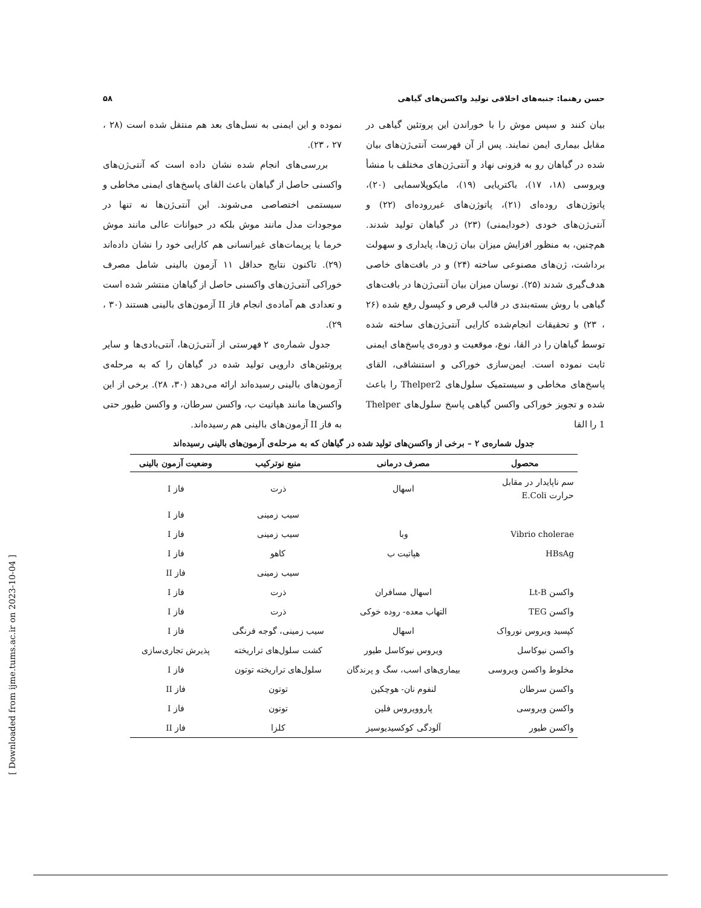حسن رهنما: جنبه‌های اخلاقی تولید واکسن‌های گیاهی ۵۸
بیان کنند و سپس موش را با خوراندن این پروتئین گیاهی در مقابل بیماری ایمن نمایند. پس از آن فهرست آنتی‌ژن‌های بیان شده در گیاهان رو به فزونی نهاد و آنتی‌ژن‌های مختلف با منشأ ویروسی (۱۸، ۱۷)، باکتریایی (۱۹)، مایکوپلاسمایی (۲۰)، پاتوژن‌های روده‌ای (۲۱)، پاتوژن‌های غیررود‌ه‌ای (۲۲) و آنتی‌ژن‌های خودی (خودایمنی) (۲۳) در گیاهان تولید شدند. هم‌چنین، به منظور افزایش میزان بیان ژن‌ها، پایداری و سهولت برداشت، ژن‌های مصنوعی ساخته (۲۴) و در بافت‌های خاصی هدف‌گیری شدند (۲۵). نوسان میزان بیان آنتی‌ژن‌ها در بافت‌های گیاهی با روش بسته‌بندی در قالب قرص و کپسول رفع شده (۲۶ ، ۲۳) و تحقیقات انجام‌شده کارایی آنتی‌ژن‌های ساخته شده توسط گیاهان را در القا، نوع، موقعیت و دوره‌ی پاسخ‌های ایمنی ثابت نموده است. ایمن‌سازی خوراکی و استنشاقی، القای پاسخ‌های مخاطی و سیستمیک سلول‌های Thelper2 را باعث شده و تجویز خوراکی واکسن گیاهی پاسخ سلول‌های Thelper 1 را القا
نموده و این ایمنی به نسل‌های بعد هم منتقل شده است (۲۸ ، ۲۷ ، ۲۳).
بررسی‌های انجام شده نشان داده است که آنتی‌ژن‌های واکسنی حاصل از گیاهان باعث القای پاسخ‌های ایمنی مخاطی و سیستمی اختصاصی می‌شوند. این آنتی‌ژن‌ها نه تنها در موجودات مدل مانند موش بلکه در حیوانات عالی مانند موش خرما یا پریمات‌های غیرانسانی هم کارایی خود را نشان داده‌اند (۲۹). تاکنون نتایج حداقل ۱۱ آزمون بالینی شامل مصرف خوراکی آنتی‌ژن‌های واکسنی حاصل از گیاهان منتشر شده است و تعدادی هم آماده‌ی انجام فاز II آزمون‌های بالینی هستند (۳۰ ، ۲۹).
جدول شماره‌ی ۲ فهرستی از آنتی‌ژن‌ها، آنتی‌بادی‌ها و سایر پروتئین‌های دارویی تولید شده در گیاهان را که به مرحله‌ی آزمون‌های بالینی رسیده‌اند ارائه می‌دهد (۳۰، ۲۸). برخی از این واکسن‌ها مانند هپاتیت ب، واکسن سرطان، و واکسن طیور حتی به فاز II آزمون‌های بالینی هم رسیده‌اند.
جدول شماره‌ی ۲ – برخی از واکسن‌های تولید شده در گیاهان که به مرحله‌ی آزمون‌های بالینی رسیده‌اند
| محصول | مصرف درمانی | منبع نوترکیب | وضعیت آزمون بالینی |
| --- | --- | --- | --- |
| سم ناپایدار در مقابل حرارت E.Coli | اسهال | ذرت | فاز I |
| | | سیب زمینی | فاز I |
| Vibrio cholerae | وبا | سیب زمینی | فاز I |
| HBsAg | هپاتیت ب | کاهو | فاز I |
| | | سیب زمینی | فاز II |
| واکسن Lt-B | اسهال مسافران | ذرت | فاز I |
| واکسن TEG | التهاب معده- روده خوکی | ذرت | فاز I |
| کپسید ویروس نورواک | اسهال | سیب زمینی، گوجه فرنگی | فاز I |
| واکسن نیوکاسل | ویروس نیوکاسل طیور | کشت سلول‌های تراریخته | پذیرش تجاری‌سازی |
| مخلوط واکسن ویروسی | بیماری‌های اسب، سگ و پرندگان | سلول‌های تراریخته توتون | فاز I |
| واکسن سرطان | لنفوم نان- هوچکین | توتون | فاز II |
| واکسن ویروسی | پاروویروس فلین | توتون | فاز I |
| واکسن طیور | آلودگی کوکسیدیوسیز | کلزا | فاز II |
[ Downloaded from ijme.tums.ac.ir on 2023-10-04 ]